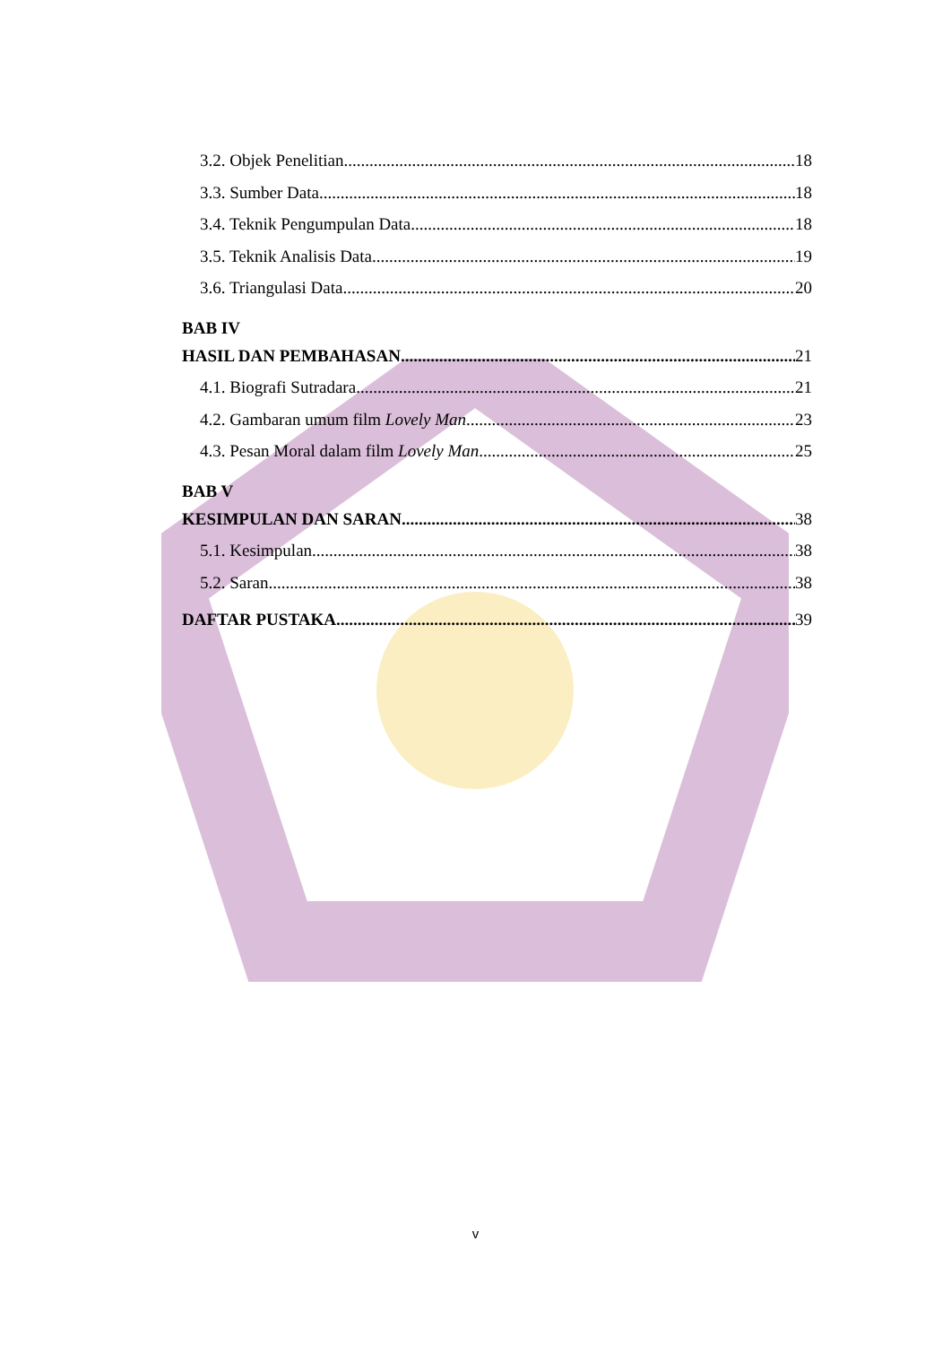3.2. Objek Penelitian 18
3.3. Sumber Data 18
3.4. Teknik Pengumpulan Data 18
3.5. Teknik Analisis Data 19
3.6. Triangulasi Data 20
BAB IV
HASIL DAN PEMBAHASAN 21
4.1. Biografi Sutradara 21
4.2. Gambaran umum film Lovely Man 23
4.3. Pesan Moral dalam film Lovely Man 25
BAB V
KESIMPULAN DAN SARAN 38
5.1. Kesimpulan 38
5.2. Saran 38
DAFTAR PUSTAKA 39
v